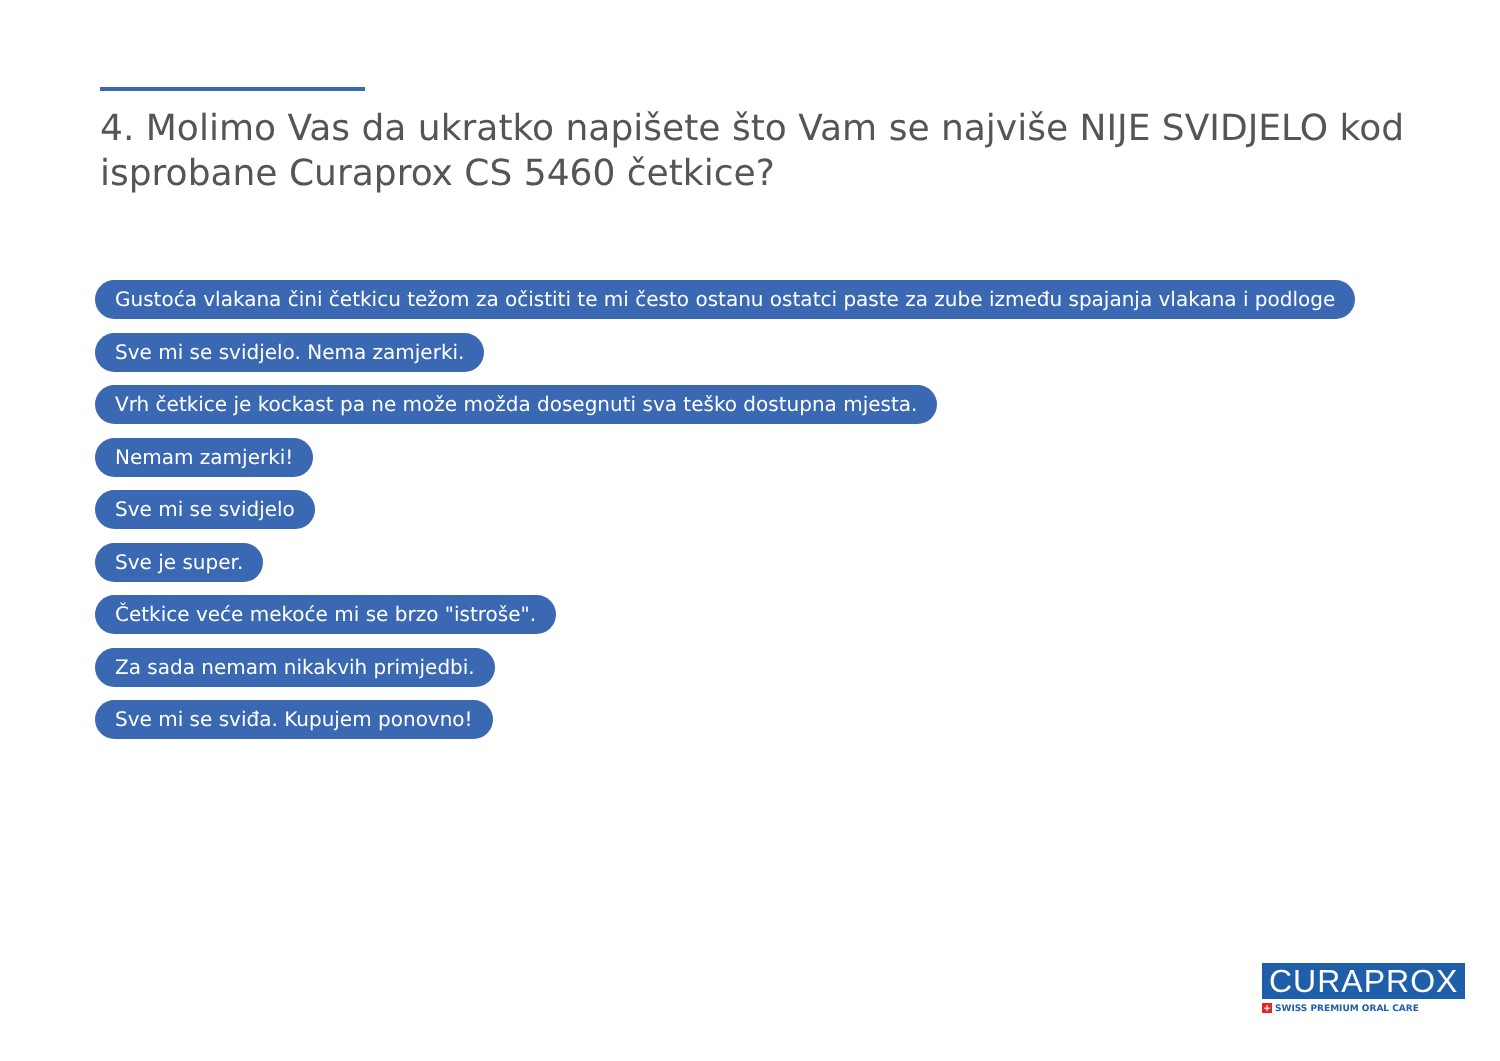4. Molimo Vas da ukratko napišete što Vam se najviše NIJE SVIDJELO kod isprobane Curaprox CS 5460 četkice?
Gustoća vlakana čini četkicu težom za očistiti te mi često ostanu ostatci paste za zube između spajanja vlakana i podloge
Sve mi se svidjelo. Nema zamjerki.
Vrh četkice je kockast pa ne može možda dosegnuti sva teško dostupna mjesta.
Nemam zamjerki!
Sve mi se svidjelo
Sve je super.
Četkice veće mekoće mi se brzo "istroše".
Za sada nemam nikakvih primjedbi.
Sve mi se sviđa. Kupujem ponovno!
CURAPROX
+ SWISS PREMIUM ORAL CARE